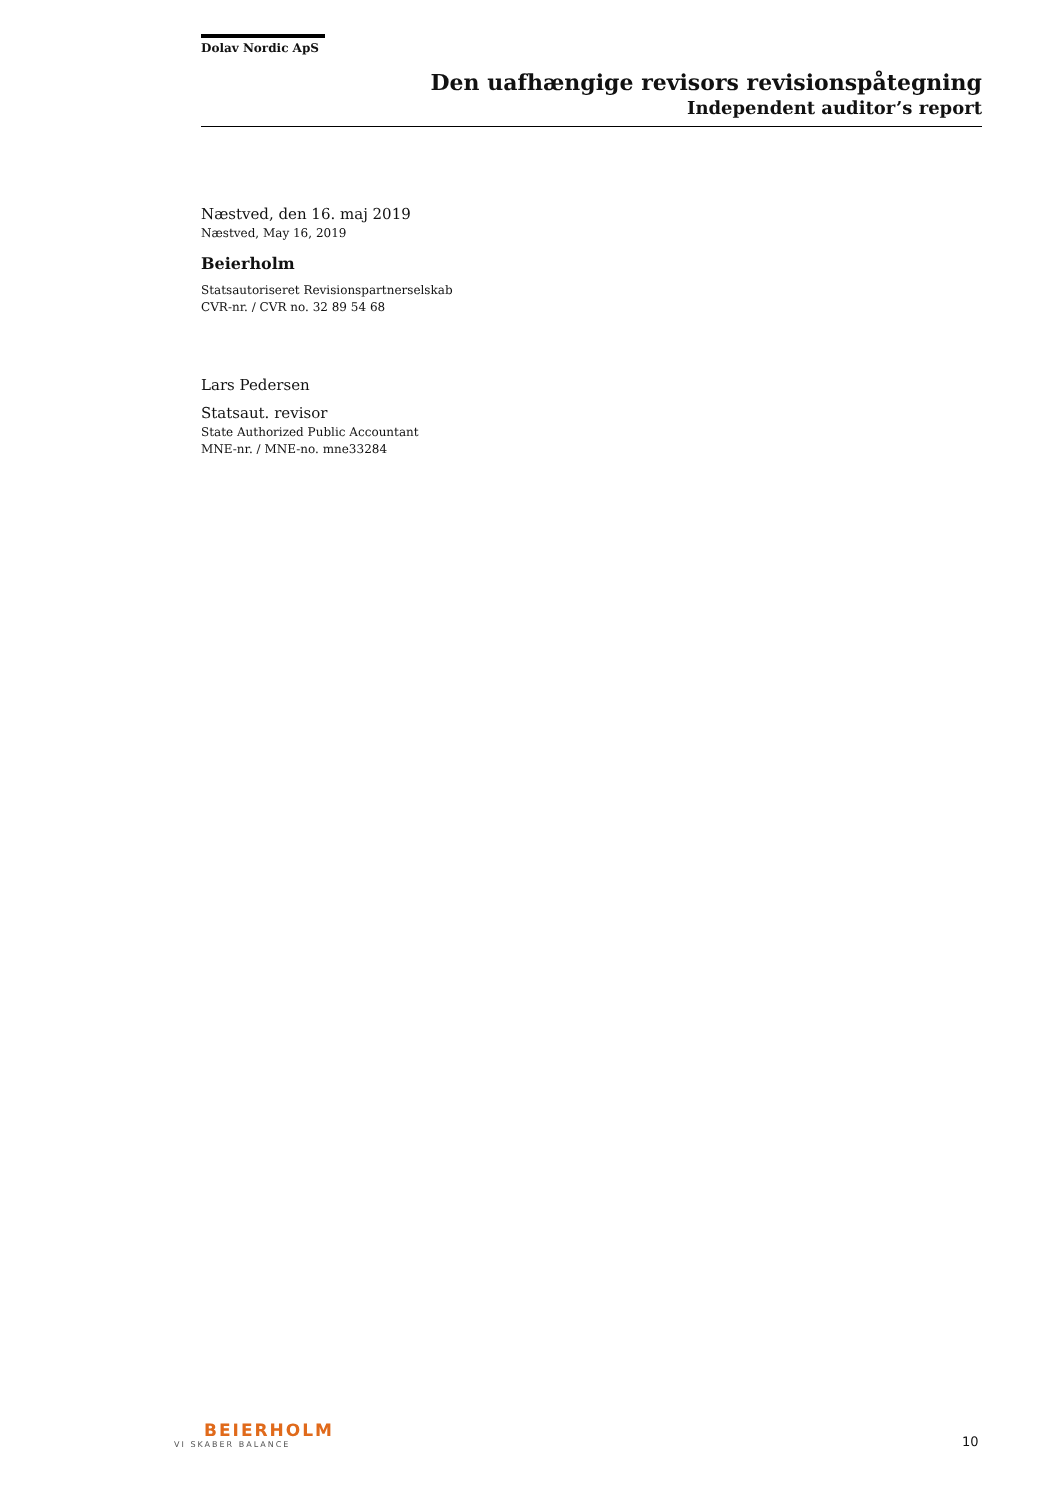Dolav Nordic ApS
Den uafhængige revisors revisionspåtegning
Independent auditor’s report
Næstved, den 16. maj 2019
Næstved, May 16, 2019
Beierholm
Statsautoriseret Revisionspartnerselskab
CVR-nr. / CVR no. 32 89 54 68
Lars Pedersen
Statsaut. revisor
State Authorized Public Accountant
MNE-nr. / MNE-no. mne33284
BEIERHOLM
VI SKABER BALANCE
10